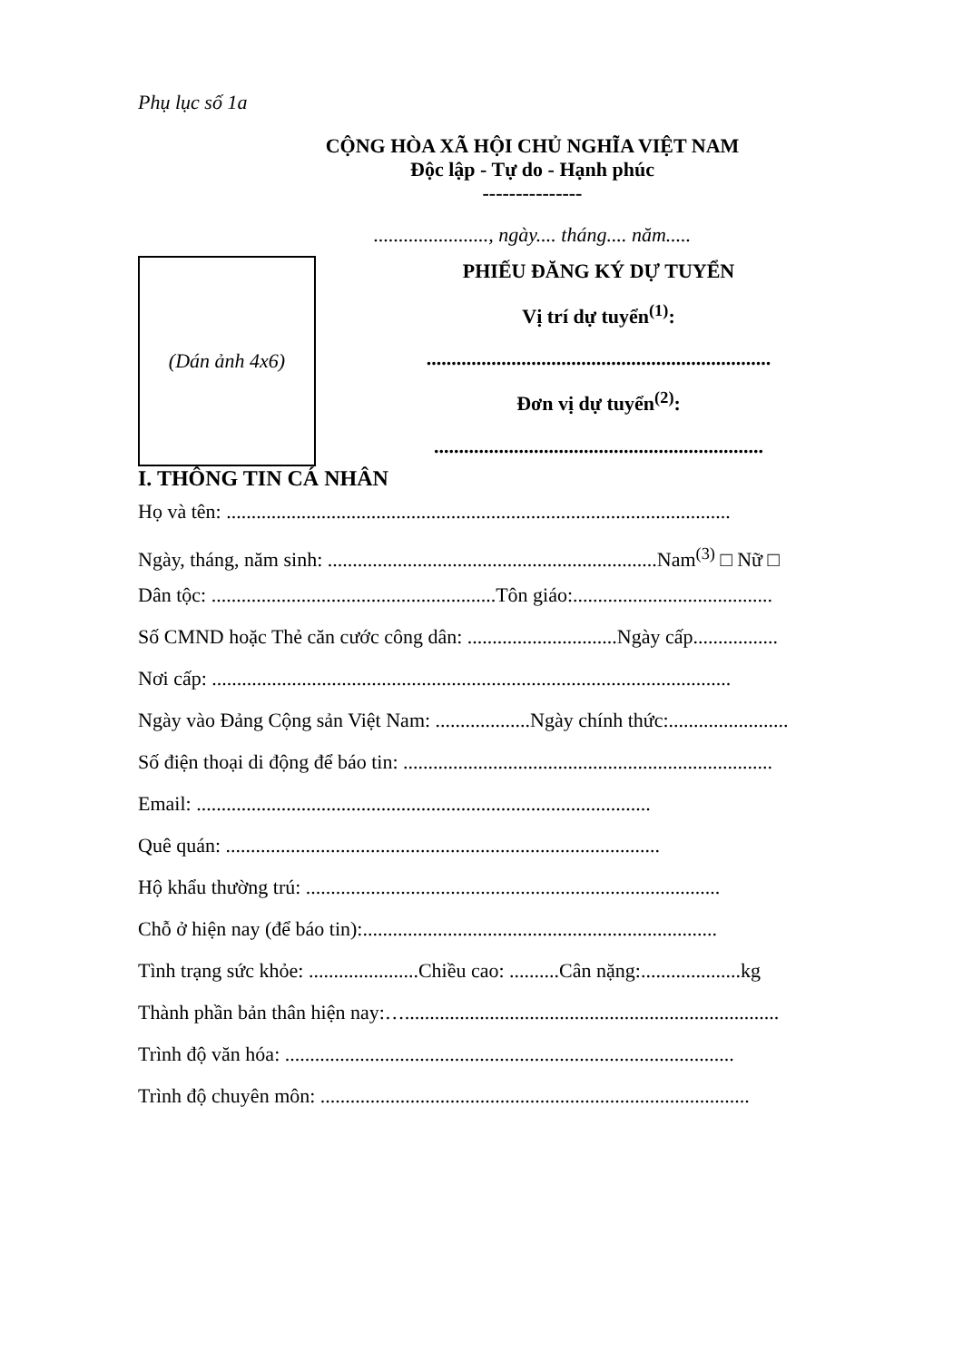Phụ lục số 1a
CỘNG HÒA XÃ HỘI CHỦ NGHĨA VIỆT NAM
Độc lập - Tự do - Hạnh phúc
---------------
......................., ngày.... tháng.... năm.....
(Dán ảnh 4x6)
PHIẾU ĐĂNG KÝ DỰ TUYỂN
Vị trí dự tuyển<sup>(1)</sup>:
.....................................................................
Đơn vị dự tuyển<sup>(2)</sup>:
..................................................................
I. THÔNG TIN CÁ NHÂN
Họ và tên: .....................................................................................................
Ngày, tháng, năm sinh: ..................................................................Nam<sup>(3)</sup> □ Nữ □
Dân tộc: .........................................................Tôn giáo:........................................
Số CMND hoặc Thẻ căn cước công dân: ..............................Ngày cấp.................
Nơi cấp: ........................................................................................................
Ngày vào Đảng Cộng sản Việt Nam: ...................Ngày chính thức:........................
Số điện thoại di động để báo tin: ..........................................................................
Email: ...........................................................................................
Quê quán: .......................................................................................
Hộ khẩu thường trú: ...................................................................................
Chỗ ở hiện nay (để báo tin):.......................................................................
Tình trạng sức khỏe: ......................Chiều cao: ..........Cân nặng:....................kg
Thành phần bản thân hiện nay:…...........................................................................
Trình độ văn hóa: ..........................................................................................
Trình độ chuyên môn: ......................................................................................